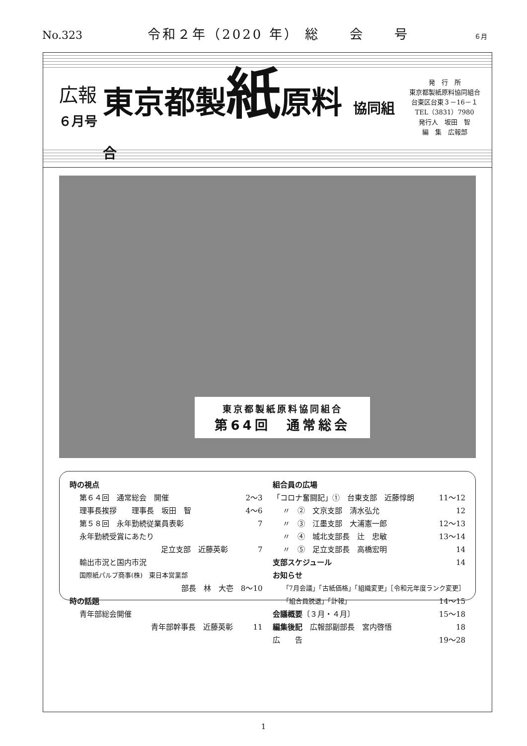No.323 令和２年（2020 年） 総　　会　　号 ６月
広報
６月号
東京都製紙原料 協同組合
発　行　所
東京都製紙原料協同組合
台東区台東３－16－１
TEL（3831）7980
発行人　坂田　智
編　集　広報部
東京都製紙原料協同組合
第64回　通常総会
時の視点
第６４回　通常総会　開催 2～3
理事長挨拶　　理事長　坂田　智 4～6
第５８回　永年勤続従業員表彰 7
永年勤続受賞にあたり
足立支部　近藤英彰 7
輸出市況と国内市況
国際紙パルプ商事(株)　東日本営業部
部長　林　大壱　8～10
時の話題
青年部総会開催
青年部幹事長　近藤英彰 11
組合員の広場
「コロナ奮闘記」①　台東支部　近藤惇朗 11～12
〃　②　文京支部　清水弘允 12
〃　③　江墨支部　大浦憲一郎 12～13
〃　④　城北支部長　辻　忠敏 13～14
〃　⑤　足立支部長　高橋宏明 14
支部スケジュール 14
お知らせ
「7月会議」「古紙価格」「組織変更」［令和元年度ランク変更］
「組合員脱退」「訃報」 14～15
会議概要〔３月・４月〕 15～18
編集後記　広報部副部長　宮内啓悟 18
広　　告 19～28
1